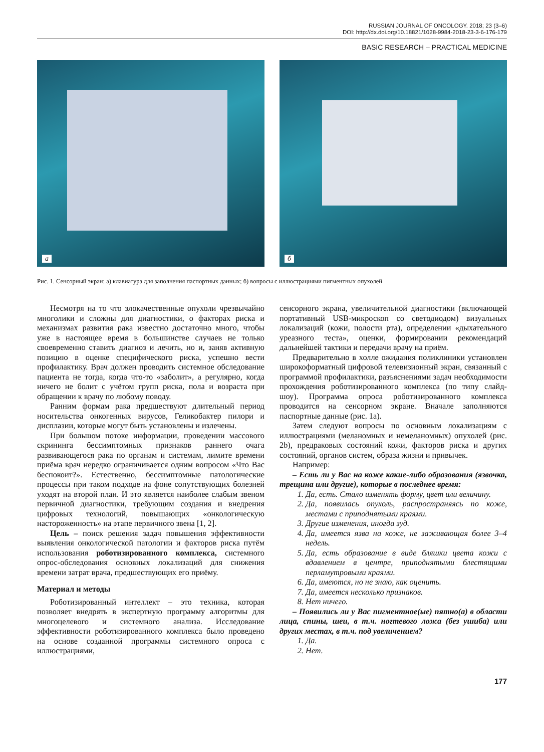RUSSIAN JOURNAL OF ONCOLOGY. 2018; 23 (3–6)
DOI: http://dx.doi.org/10.18821/1028-9984-2018-23-3-6-176-179
BASIC RESEARCH – PRACTICAL MEDICINE
а
б
Рис. 1. Сенсорный экран: а) клавиатура для заполнения паспортных данных; б) вопросы с иллюстрациями пигментных опухолей
Несмотря на то что злокачественные опухоли чрезвычайно многолики и сложны для диагностики, о факторах риска и механизмах развития рака известно достаточно много, чтобы уже в настоящее время в большинстве случаев не только своевременно ставить диагноз и лечить, но и, заняв активную позицию в оценке специфического риска, успешно вести профилактику. Врач должен проводить системное обследование пациента не тогда, когда что-то «заболит», а регулярно, когда ничего не болит с учётом групп риска, пола и возраста при обращении к врачу по любому поводу.
Ранним формам рака предшествуют длительный период носительства онкогенных вирусов, Геликобактер пилори и дисплазии, которые могут быть установлены и излечены.
При большом потоке информации, проведении массового скрининга бессимптомных признаков раннего очага развивающегося рака по органам и системам, лимите времени приёма врач нередко ограничивается одним вопросом «Что Вас беспокоит?». Естественно, бессимптомные патологические процессы при таком подходе на фоне сопутствующих болезней уходят на второй план. И это является наиболее слабым звеном первичной диагностики, требующим создания и внедрения цифровых технологий, повышающих «онкологическую настороженность» на этапе первичного звена [1, 2].
Цель – поиск решения задач повышения эффективности выявления онкологической патологии и факторов риска путём использования роботизированного комплекса, системного опрос-обследования основных локализаций для снижения времени затрат врача, предшествующих его приёму.
Материал и методы
Роботизированный интеллект – это техника, которая позволяет внедрять в экспертную программу алгоритмы для многоцелевого и системного анализа. Исследование эффективности роботизированного комплекса было проведено на основе созданной программы системного опроса с иллюстрациями,
сенсорного экрана, увеличительной диагностики (включающей портативный USB-микроскоп со светодиодом) визуальных локализаций (кожи, полости рта), определении «дыхательного уреазного теста», оценки, формировании рекомендаций дальнейшей тактики и передачи врачу на приём.
Предварительно в холле ожидания поликлиники установлен широкоформатный цифровой телевизионный экран, связанный с программой профилактики, разъяснениями задач необходимости прохождения роботизированного комплекса (по типу слайд-шоу). Программа опроса роботизированного комплекса проводится на сенсорном экране. Вначале заполняются паспортные данные (рис. 1а).
Затем следуют вопросы по основным локализациям с иллюстрациями (меланомных и немеланомных) опухолей (рис. 2b), предраковых состояний кожи, факторов риска и других состояний, органов систем, образа жизни и привычек.
Например:
– Есть ли у Вас на коже какие-либо образования (язвочка, трещина или другие), которые в последнее время:
1. Да, есть. Стало изменять форму, цвет или величину.
2. Да, появилась опухоль, распространяясь по коже, местами с приподнятыми краями.
3. Другие изменения, иногда зуд.
4. Да, имеется язва на коже, не заживающая более 3–4 недель.
5. Да, есть образование в виде бляшки цвета кожи с вдавлением в центре, приподнятыми блестящими перламутровыми краями.
6. Да, имеются, но не знаю, как оценить.
7. Да, имеется несколько признаков.
8. Нет ничего.
– Появились ли у Вас пигментное(ые) пятно(а) в области лица, спины, шеи, в т.ч. ногтевого ложа (без ушиба) или других местах, в т.ч. под увеличением?
1. Да.
2. Нет.
177